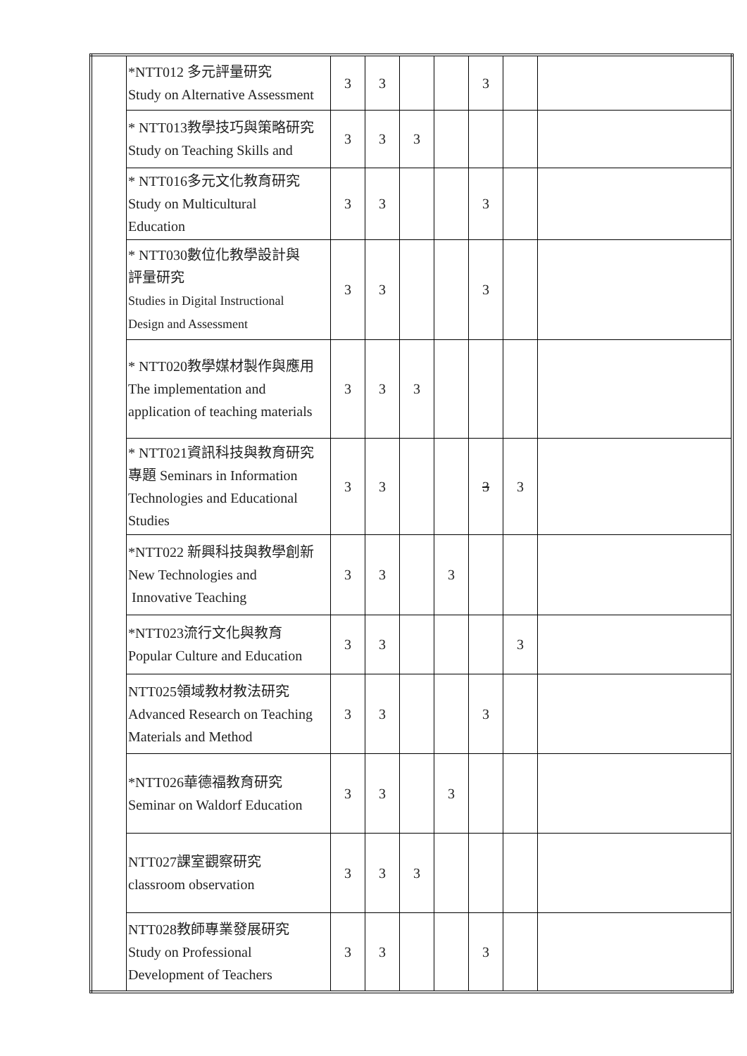| | *NTT012 多元評量研究 Study on Alternative Assessment | 3 | 3 | | | 3 | | |
| | * NTT013教學技巧與策略研究 Study on Teaching Skills and | 3 | 3 | 3 | | | | |
| | * NTT016多元文化教育研究 Study on Multicultural Education | 3 | 3 | | | 3 | | |
| | * NTT030數位化教學設計與 評量研究 Studies in Digital Instructional Design and Assessment | 3 | 3 | | | 3 | | |
| | * NTT020教學媒材製作與應用 The implementation and application of teaching materials | 3 | 3 | 3 | | | | |
| | * NTT021資訊科技與教育研究 專題 Seminars in Information Technologies and Educational Studies | 3 | 3 | | | 3 | 3 | |
| | *NTT022 新興科技與教學創新 New Technologies and Innovative Teaching | 3 | 3 | | 3 | | | |
| | *NTT023流行文化與教育 Popular Culture and Education | 3 | 3 | | | | 3 | |
| | NTT025領域教材教法研究 Advanced Research on Teaching Materials and Method | 3 | 3 | | | 3 | | |
| | *NTT026華德福教育研究 Seminar on Waldorf Education | 3 | 3 | | 3 | | | |
| | NTT027課室觀察研究 classroom observation | 3 | 3 | 3 | | | | |
| | NTT028教師專業發展研究 Study on Professional Development of Teachers | 3 | 3 | | | 3 | | |